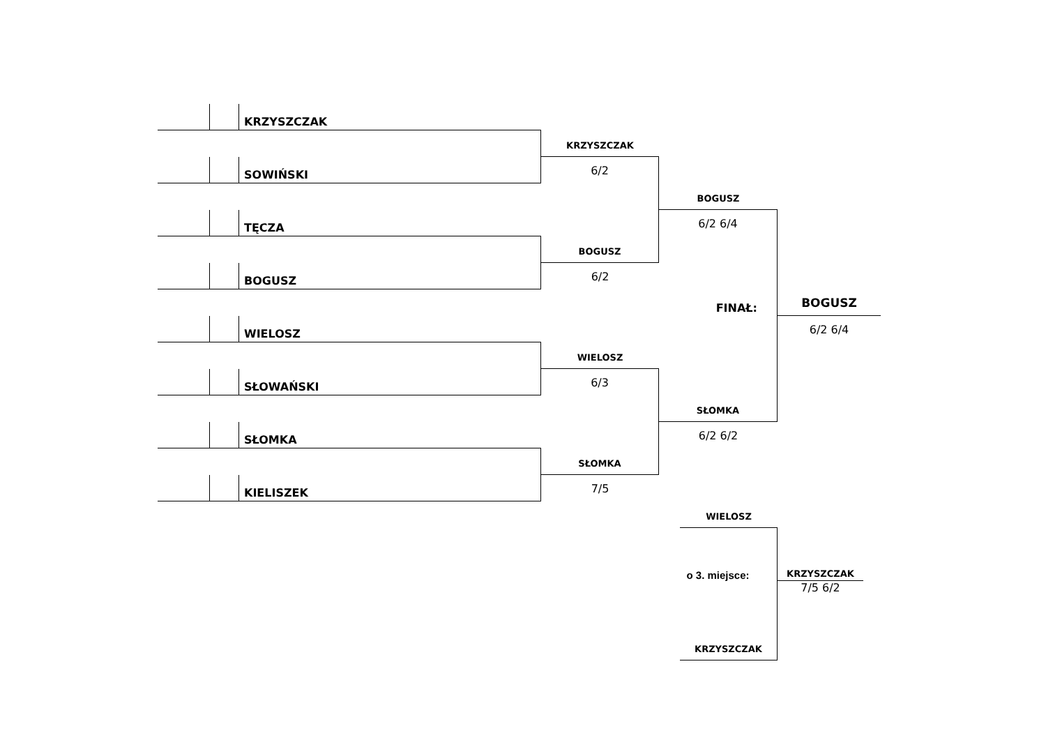KRZYSZCZAK
SOWIŃSKI
TĘCZA
BOGUSZ
WIELOSZ
SŁOWAŃSKI
SŁOMKA
KIELISZEK
KRZYSZCZAK
6/2
BOGUSZ
6/2
WIELOSZ
6/3
SŁOMKA
7/5
BOGUSZ
6/2 6/4
FINAŁ:
SŁOMKA
6/2 6/2
BOGUSZ
6/2 6/4
WIELOSZ
o 3. miejsce:
KRZYSZCZAK
KRZYSZCZAK
7/5 6/2